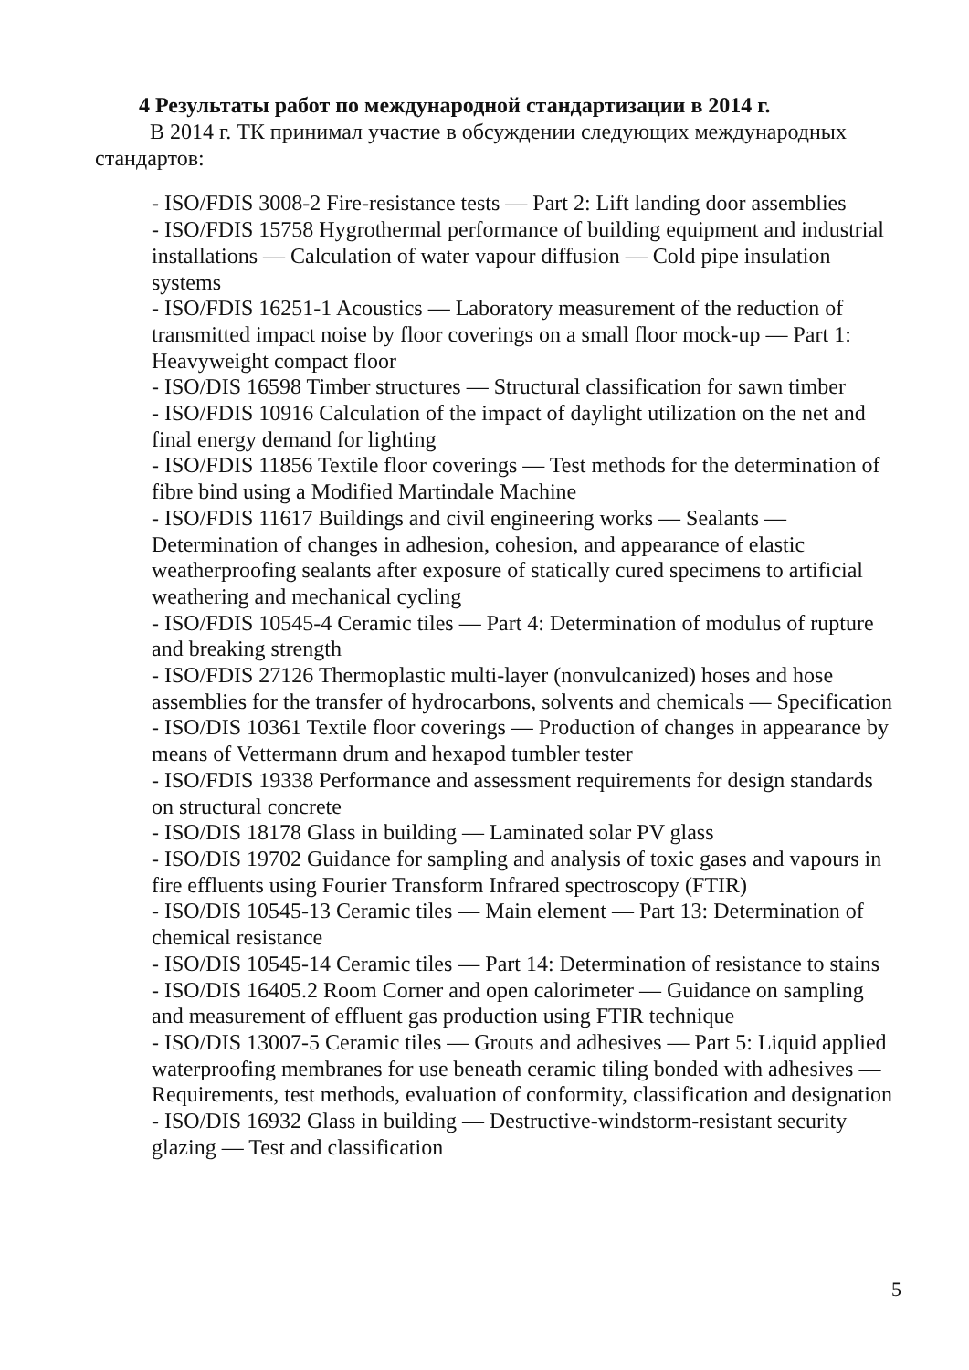4 Результаты работ по международной стандартизации в 2014 г.
В 2014 г. ТК принимал участие в обсуждении следующих международных стандартов:
- ISO/FDIS 3008-2 Fire-resistance tests — Part 2: Lift landing door assemblies
- ISO/FDIS 15758 Hygrothermal performance of building equipment and industrial installations — Calculation of water vapour diffusion — Cold pipe insulation systems
- ISO/FDIS 16251-1 Acoustics — Laboratory measurement of the reduction of transmitted impact noise by floor coverings on a small floor mock-up — Part 1: Heavyweight compact floor
- ISO/DIS 16598 Timber structures — Structural classification for sawn timber
- ISO/FDIS 10916 Calculation of the impact of daylight utilization on the net and final energy demand for lighting
- ISO/FDIS 11856 Textile floor coverings — Test methods for the determination of fibre bind using a Modified Martindale Machine
- ISO/FDIS 11617 Buildings and civil engineering works — Sealants — Determination of changes in adhesion, cohesion, and appearance of elastic weatherproofing sealants after exposure of statically cured specimens to artificial weathering and mechanical cycling
- ISO/FDIS 10545-4 Ceramic tiles — Part 4: Determination of modulus of rupture and breaking strength
- ISO/FDIS 27126 Thermoplastic multi-layer (nonvulcanized) hoses and hose assemblies for the transfer of hydrocarbons, solvents and chemicals — Specification
- ISO/DIS 10361 Textile floor coverings — Production of changes in appearance by means of Vettermann drum and hexapod tumbler tester
- ISO/FDIS 19338 Performance and assessment requirements for design standards on structural concrete
- ISO/DIS 18178 Glass in building — Laminated solar PV glass
- ISO/DIS 19702 Guidance for sampling and analysis of toxic gases and vapours in fire effluents using Fourier Transform Infrared spectroscopy (FTIR)
- ISO/DIS 10545-13 Ceramic tiles — Main element — Part 13: Determination of chemical resistance
- ISO/DIS 10545-14 Ceramic tiles — Part 14: Determination of resistance to stains
- ISO/DIS 16405.2 Room Corner and open calorimeter — Guidance on sampling and measurement of effluent gas production using FTIR technique
- ISO/DIS 13007-5 Ceramic tiles — Grouts and adhesives — Part 5: Liquid applied waterproofing membranes for use beneath ceramic tiling bonded with adhesives — Requirements, test methods, evaluation of conformity, classification and designation
- ISO/DIS 16932 Glass in building — Destructive-windstorm-resistant security glazing — Test and classification
5